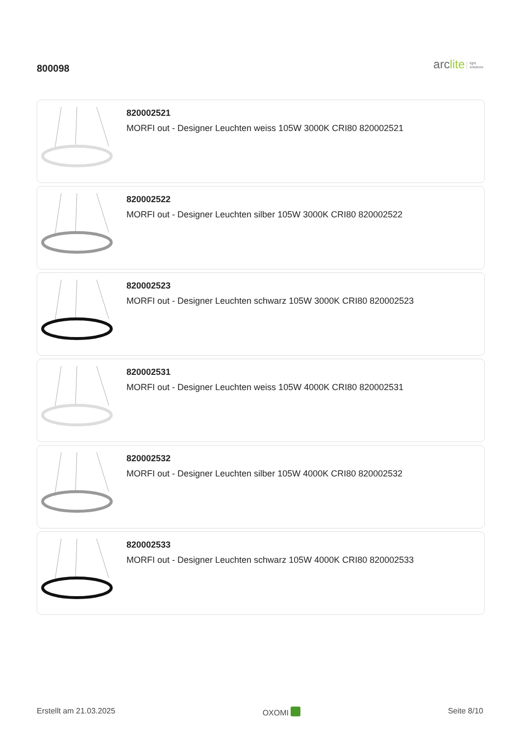800098
arclite light
solutions
820002521
MORFI out - Designer Leuchten weiss 105W 3000K CRI80 820002521
820002522
MORFI out - Designer Leuchten silber 105W 3000K CRI80 820002522
820002523
MORFI out - Designer Leuchten schwarz 105W 3000K CRI80 820002523
820002531
MORFI out - Designer Leuchten weiss 105W 4000K CRI80 820002531
820002532
MORFI out - Designer Leuchten silber 105W 4000K CRI80 820002532
820002533
MORFI out - Designer Leuchten schwarz 105W 4000K CRI80 820002533
Erstellt am 21.03.2025 OXOMI Seite 8/10